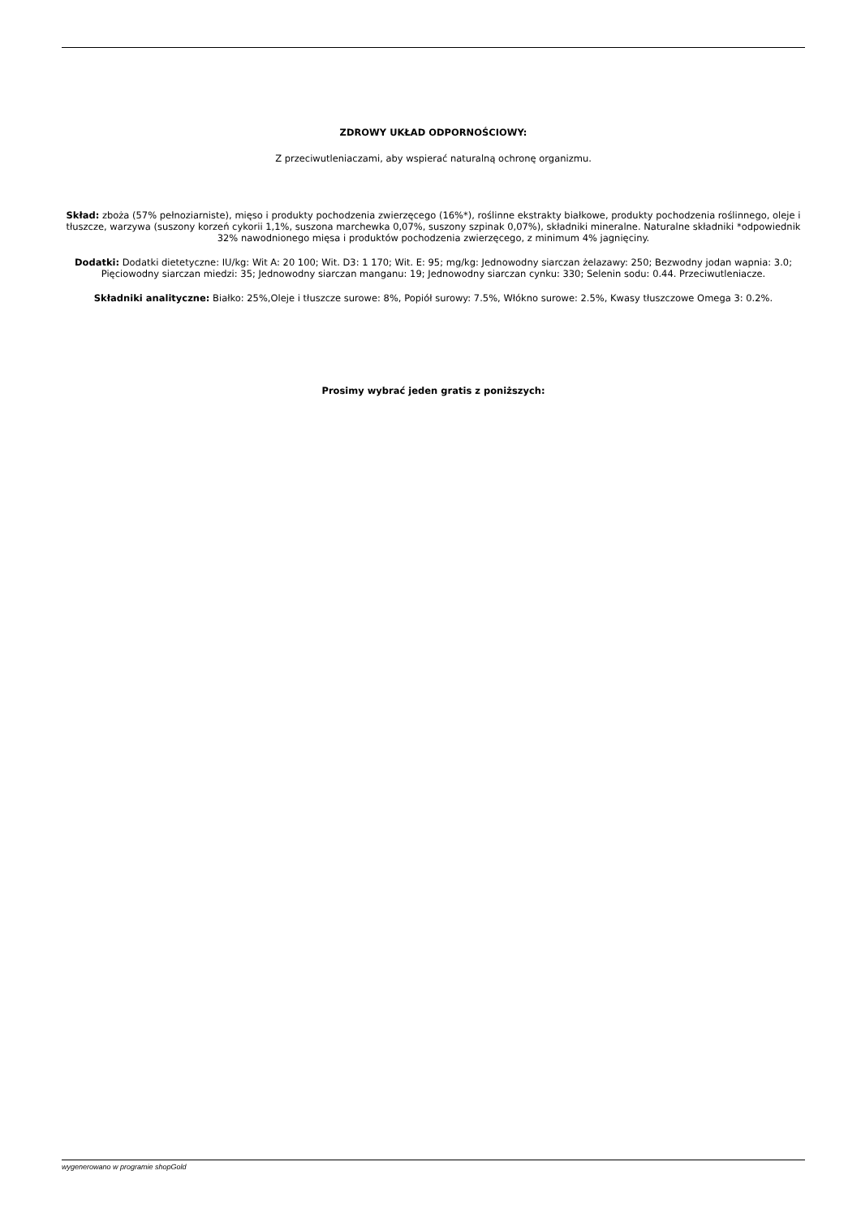ZDROWY UKŁAD ODPORNOŚCIOWY:
Z przeciwutleniaczami, aby wspierać naturalną ochronę organizmu.
Skład: zboża (57% pełnoziarniste), mięso i produkty pochodzenia zwierzęcego (16%*), roślinne ekstrakty białkowe, produkty pochodzenia roślinnego, oleje i tłuszcze, warzywa (suszony korzeń cykorii 1,1%, suszona marchewka 0,07%, suszony szpinak 0,07%), składniki mineralne. Naturalne składniki *odpowiednik 32% nawodnionego mięsa i produktów pochodzenia zwierzęcego, z minimum 4% jagnięciny.
Dodatki: Dodatki dietetyczne: IU/kg: Wit A: 20 100; Wit. D3: 1 170; Wit. E: 95; mg/kg: Jednowodny siarczan żelazawy: 250; Bezwodny jodan wapnia: 3.0; Pięciowodny siarczan miedzi: 35; Jednowodny siarczan manganu: 19; Jednowodny siarczan cynku: 330; Selenin sodu: 0.44. Przeciwutleniacze.
Składniki analityczne: Białko: 25%,Oleje i tłuszcze surowe: 8%, Popiół surowy: 7.5%, Włókno surowe: 2.5%, Kwasy tłuszczowe Omega 3: 0.2%.
Prosimy wybrać jeden gratis z poniższych:
wygenerowano w programie shopGold